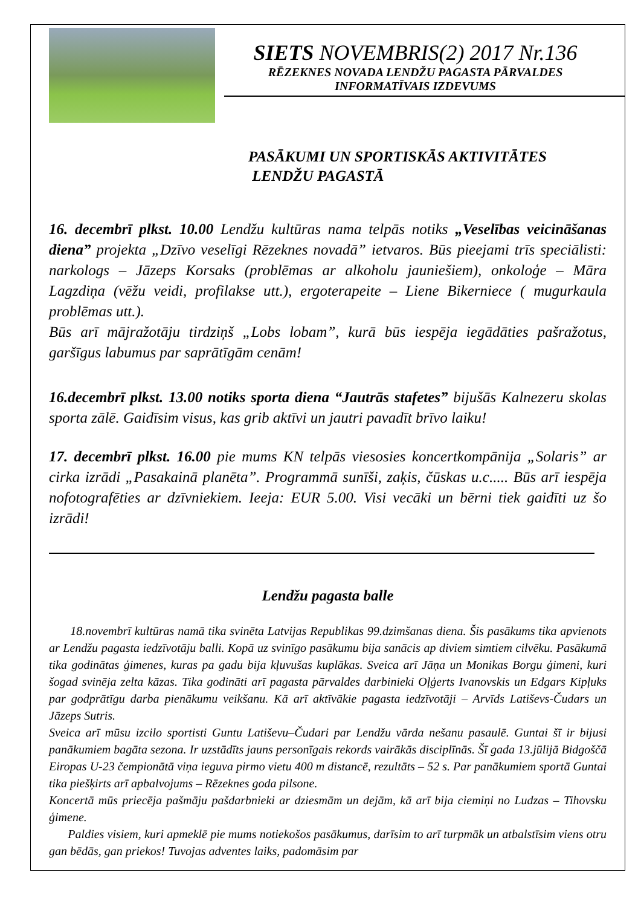SIETS NOVEMBRIS(2) 2017 Nr.136
RĒZEKNES NOVADA LENDŽU PAGASTA PĀRVALDES
INFORMATĪVAIS IZDEVUMS
PASĀKUMI UN SPORTISKĀS AKTIVITĀTES
LENDŽU PAGASTĀ
16. decembrī plkst. 10.00 Lendžu kultūras nama telpās notiks „Veselības veicināšanas diena” projekta „Dzīvo veselīgi Rēzeknes novadā” ietvaros. Būs pieejami trīs speciālisti: narkologs – Jāzeps Korsaks (problēmas ar alkoholu jauniešiem), onkoloģe – Māra Lagzdiņa (vēžu veidi, profilakse utt.), ergoterapeite – Liene Bikerniece ( mugurkaula problēmas utt.).
Būs arī mājražotāju tirdziņš „Lobs lobam”, kurā būs iespēja iegādāties pašražotus, garšīgus labumus par saprātīgām cenām!
16.decembrī plkst. 13.00 notiks sporta diena “Jautrās stafetes” bijušās Kalnezeru skolas sporta zālē. Gaidīsim visus, kas grib aktīvi un jautri pavadīt brīvo laiku!
17. decembrī plkst. 16.00 pie mums KN telpās viesosies koncertkompānija „Solaris” ar cirka izrādi „Pasakainā planēta”. Programmā sunīši, zaķis, čūskas u.c..... Būs arī iespēja nofotografēties ar dzīvniekiem. Ieeja: EUR 5.00. Visi vecāki un bērni tiek gaidīti uz šo izrādi!
Lendžu pagasta balle
18.novembrī kultūras namā tika svinēta Latvijas Republikas 99.dzimšanas diena. Šis pasākums tika apvienots ar Lendžu pagasta iedzīvotāju balli. Kopā uz svinīgo pasākumu bija sanācis ap diviem simtiem cilvēku. Pasākumā tika godinātas ģimenes, kuras pa gadu bija kļuvušas kuplākas. Sveica arī Jāņa un Monikas Borgu ģimeni, kuri šogad svinēja zelta kāzas. Tika godināti arī pagasta pārvaldes darbinieki Oļģerts Ivanovskis un Edgars Kipļuks par godprātīgu darba pienākumu veikšanu. Kā arī aktīvākie pagasta iedzīvotāji – Arvīds Latiševs-Čudars un Jāzeps Sutris.
Sveica arī mūsu izcilo sportisti Guntu Latiševu–Čudari par Lendžu vārda nešanu pasaulē. Guntai šī ir bijusi panākumiem bagāta sezona. Ir uzstādīts jauns personīgais rekords vairākās disciplīnās. Šī gada 13.jūlijā Bidgoščā Eiropas U-23 čempionātā viņa ieguva pirmo vietu 400 m distancē, rezultāts – 52 s. Par panākumiem sportā Guntai tika piešķirts arī apbalvojums – Rēzeknes goda pilsone.
Koncertā mūs priecēja pašmāju pašdarbnieki ar dziesmām un dejām, kā arī bija ciemiņi no Ludzas – Tihovsku ģimene.
Paldies visiem, kuri apmeklē pie mums notiekošos pasākumus, darīsim to arī turpmāk un atbalstīsim viens otru gan bēdās, gan priekos! Tuvojas adventes laiks, padomāsim par